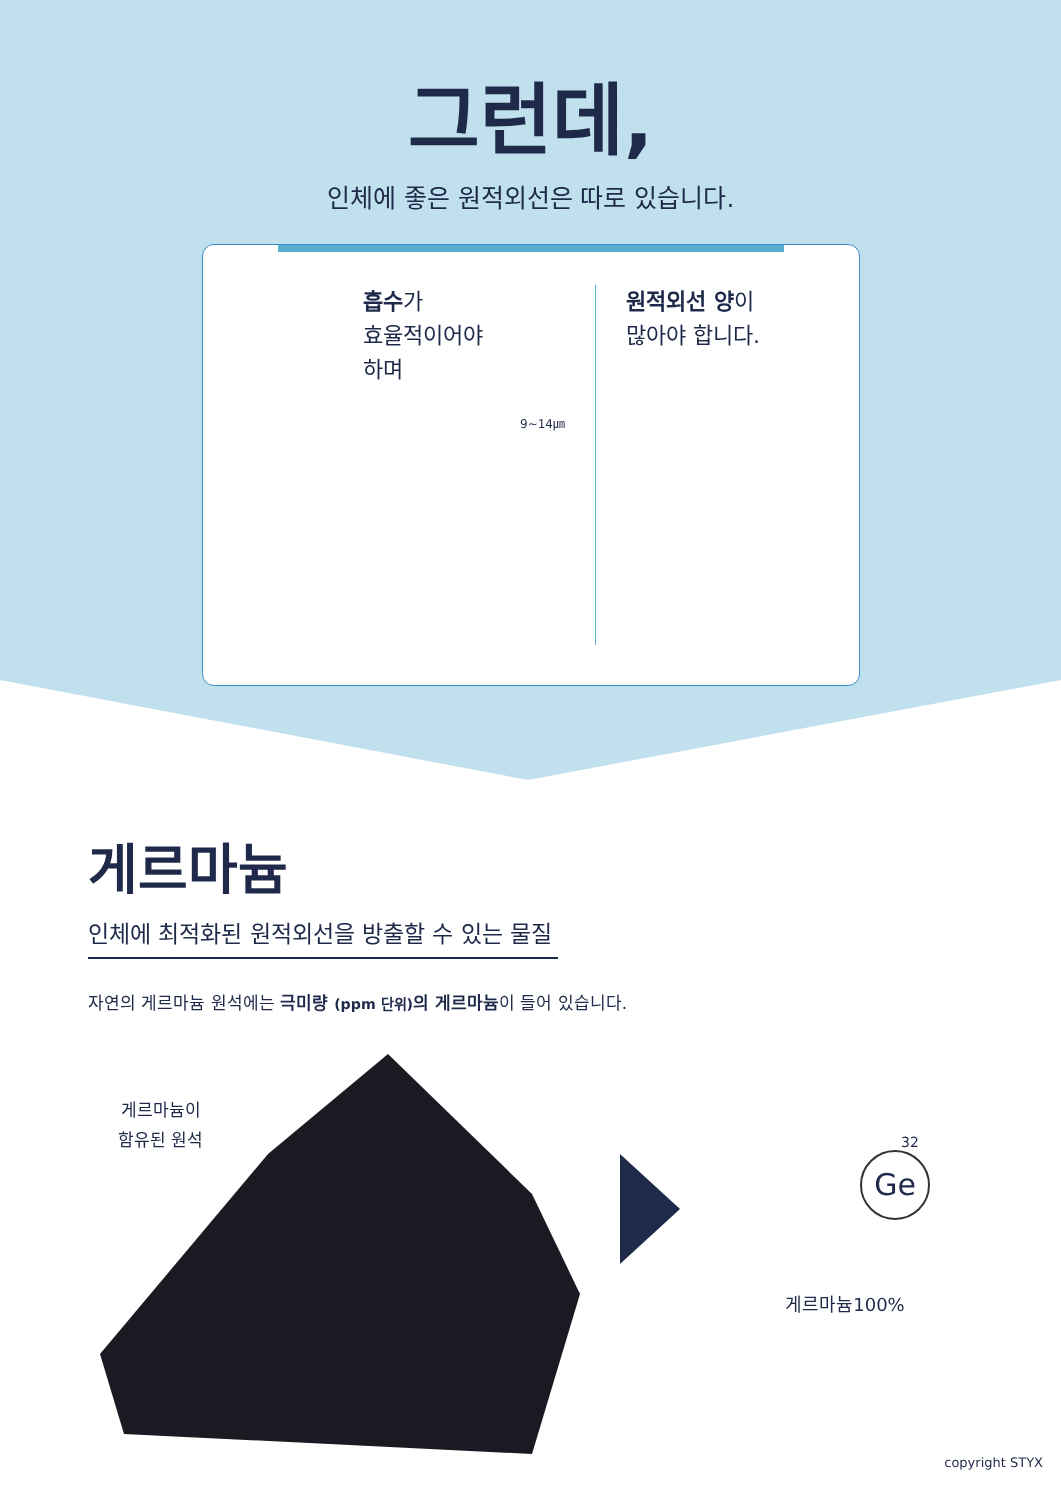그런데,
인체에 좋은 원적외선은 따로 있습니다.
흡수가
효율적이어야
하며
9~14㎛
원적외선 양이
많아야 합니다.
게르마늄
인체에 최적화된 원적외선을 방출할 수 있는 물질
자연의 게르마늄 원석에는 극미량 (ppm 단위) 의 게르마늄이 들어 있습니다.
게르마늄이
함유된 원석
32
Ge
게르마늄100%
copyright STYX